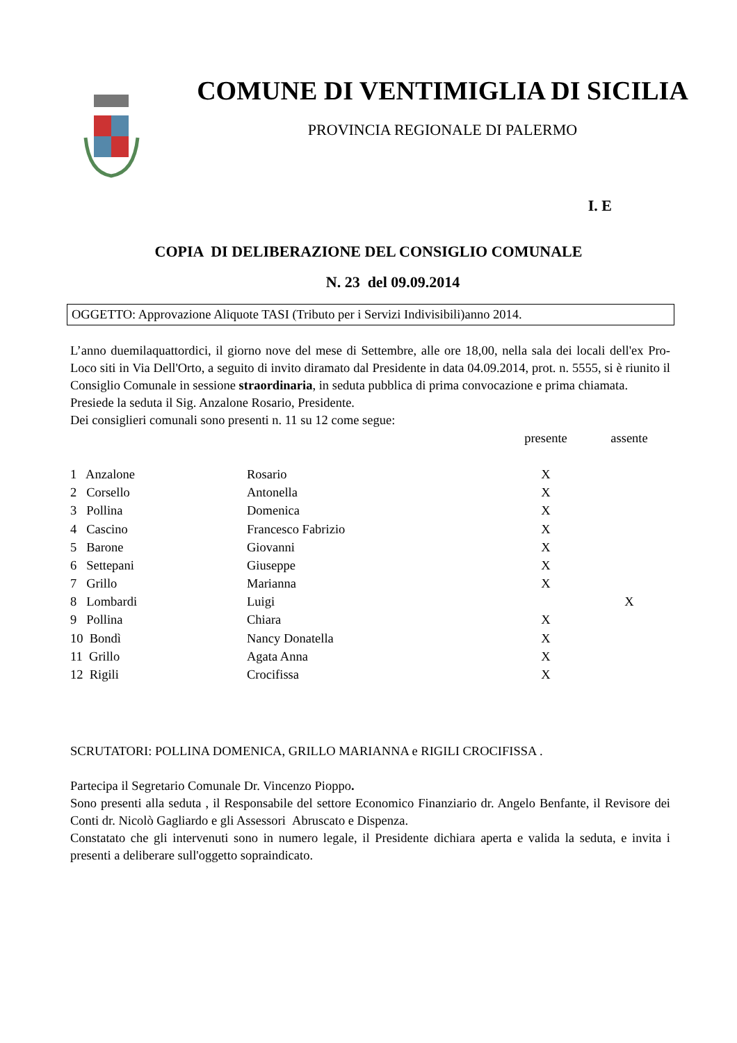COMUNE DI VENTIMIGLIA DI SICILIA
PROVINCIA REGIONALE DI PALERMO
I. E
COPIA DI DELIBERAZIONE DEL CONSIGLIO COMUNALE
N. 23 del 09.09.2014
OGGETTO: Approvazione Aliquote TASI (Tributo per i Servizi Indivisibili)anno 2014.
L’anno duemilaquattordici, il giorno nove del mese di Settembre, alle ore 18,00, nella sala dei locali dell'ex Pro-Loco siti in Via Dell'Orto, a seguito di invito diramato dal Presidente in data 04.09.2014, prot. n. 5555, si è riunito il Consiglio Comunale in sessione straordinaria, in seduta pubblica di prima convocazione e prima chiamata.
Presiede la seduta il Sig. Anzalone Rosario, Presidente.
Dei consiglieri comunali sono presenti n. 11 su 12 come segue:
| | | presente | assente |
| --- | --- | --- | --- |
| 1 Anzalone | Rosario | X | |
| 2 Corsello | Antonella | X | |
| 3 Pollina | Domenica | X | |
| 4 Cascino | Francesco Fabrizio | X | |
| 5 Barone | Giovanni | X | |
| 6 Settepani | Giuseppe | X | |
| 7 Grillo | Marianna | X | |
| 8 Lombardi | Luigi | | X |
| 9 Pollina | Chiara | X | |
| 10 Bondì | Nancy Donatella | X | |
| 11 Grillo | Agata Anna | X | |
| 12 Rigili | Crocifissa | X | |
SCRUTATORI: POLLINA DOMENICA, GRILLO MARIANNA e RIGILI CROCIFISSA .
Partecipa il Segretario Comunale Dr. Vincenzo Pioppo.
Sono presenti alla seduta , il Responsabile del settore Economico Finanziario dr. Angelo Benfante, il Revisore dei Conti dr. Nicolò Gagliardo e gli Assessori Abruscato e Dispenza.
Constatato che gli intervenuti sono in numero legale, il Presidente dichiara aperta e valida la seduta, e invita i presenti a deliberare sull'oggetto sopraindicato.